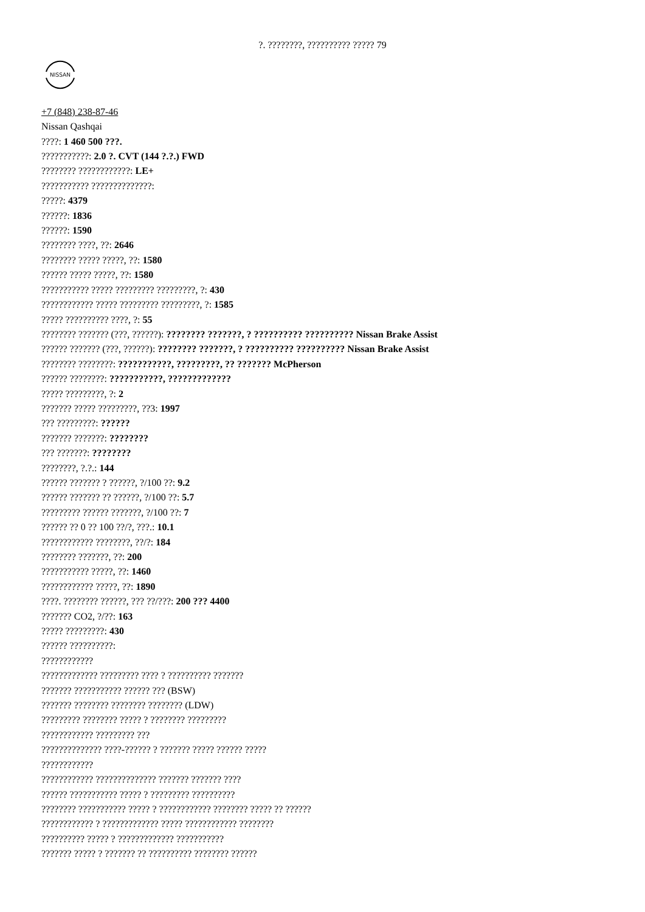?. ????????, ?????????? ????? 79
NISSAN
+7 (848) 238-87-46
Nissan Qashqai
????: 1 460 500 ???.
???????????: 2.0 ?. CVT (144 ?.?.) FWD
???????? ????????????: LE+
??????????? ??????????????:
?????: 4379
??????: 1836
??????: 1590
???????? ????, ??: 2646
???????? ????? ?????, ??: 1580
?????? ????? ?????, ??: 1580
??????????? ????? ????????? ?????????, ?: 430
???????????? ????? ????????? ?????????, ?: 1585
????? ?????????? ????, ?: 55
???????? ??????? (???, ??????): ???????? ???????, ? ?????????? ?????????? Nissan Brake Assist
?????? ??????? (???, ??????): ???????? ???????, ? ?????????? ?????????? Nissan Brake Assist
???????? ????????: ???????????, ?????????, ?? ??????? McPherson
?????? ????????: ???????????, ?????????????
????? ?????????, ?: 2
??????? ????? ?????????, ??3: 1997
??? ?????????: ??????
??????? ???????: ????????
??? ???????: ????????
????????, ?.?.: 144
?????? ??????? ? ??????, ?/100 ??: 9.2
?????? ??????? ?? ??????, ?/100 ??: 5.7
????????? ?????? ???????, ?/100 ??: 7
?????? ?? 0 ?? 100 ??/?, ???.: 10.1
???????????? ????????, ??/?: 184
???????? ???????, ??: 200
??????????? ?????, ??: 1460
???????????? ?????, ??: 1890
????. ???????? ??????, ??? ??/???: 200 ??? 4400
??????? CO2, ?/??: 163
????? ?????????: 430
?????? ??????????:
????????????
????????????? ????????? ???? ? ?????????? ???????
??????? ??????????? ?????? ??? (BSW)
??????? ???????? ???????? ???????? (LDW)
????????? ???????? ????? ? ???????? ?????????
???????????? ????????? ???
?????????????? ????-?????? ? ??????? ????? ?????? ?????
????????????
???????????? ?????????????? ??????? ??????? ????
?????? ??????????? ????? ? ????????? ??????????
???????? ??????????? ????? ? ???????????? ???????? ????? ?? ??????
???????????? ? ????????????? ????? ???????????? ????????
?????????? ????? ? ????????????? ???????????
??????? ????? ? ??????? ?? ?????????? ???????? ??????